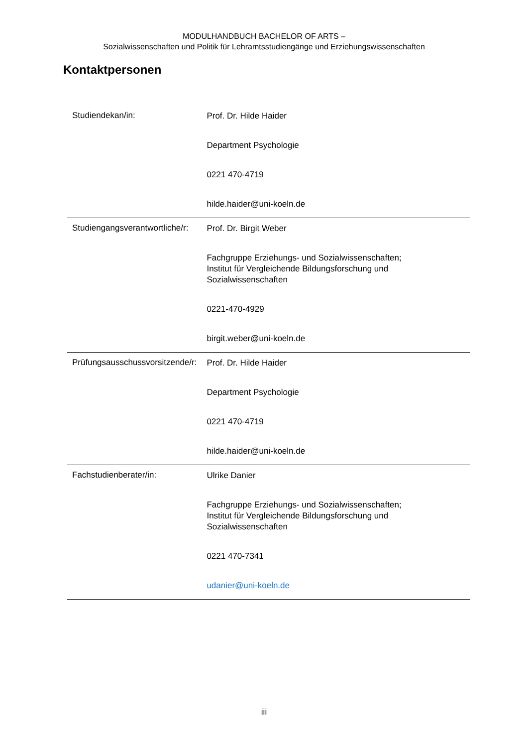MODULHANDBUCH BACHELOR OF ARTS –
Sozialwissenschaften und Politik für Lehramtsstudiengänge und Erziehungswissenschaften
Kontaktpersonen
| Studiendekan/in: | Prof. Dr. Hilde Haider Department Psychologie 0221 470-4719 hilde.haider@uni-koeln.de |
| Studiengangsverantwortliche/r: | Prof. Dr. Birgit Weber Fachgruppe Erziehungs- und Sozialwissenschaften; Institut für Vergleichende Bildungsforschung und Sozialwissenschaften 0221-470-4929 birgit.weber@uni-koeln.de |
| Prüfungsausschussvorsitzende/r: | Prof. Dr. Hilde Haider Department Psychologie 0221 470-4719 hilde.haider@uni-koeln.de |
| Fachstudienberater/in: | Ulrike Danier Fachgruppe Erziehungs- und Sozialwissenschaften; Institut für Vergleichende Bildungsforschung und Sozialwissenschaften 0221 470-7341 udanier@uni-koeln.de |
iii